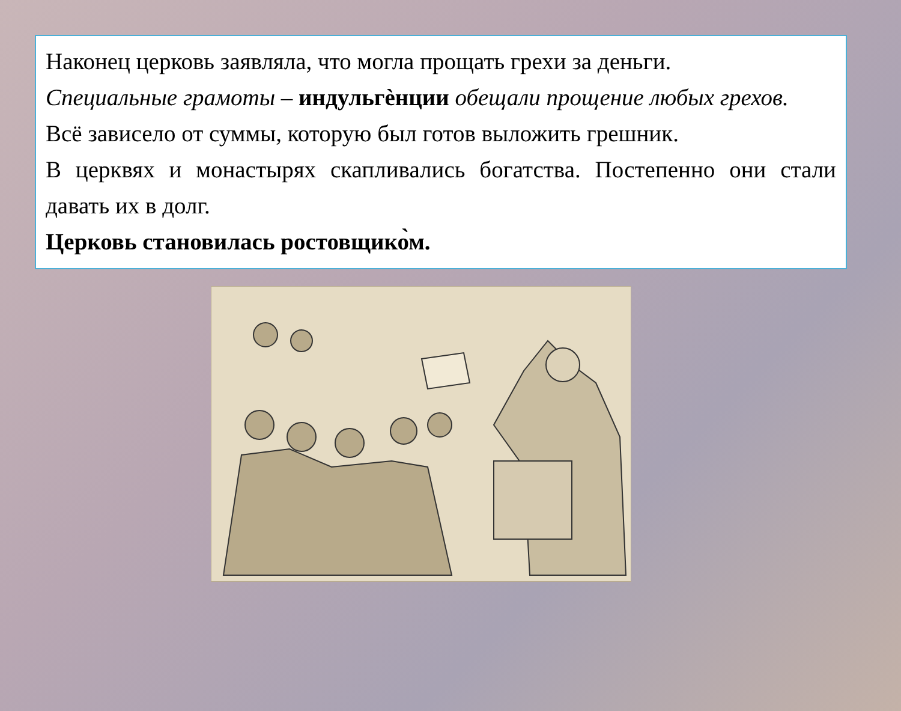Наконец церковь заявляла, что могла прощать грехи за деньги.
Специальные грамоты – индульгѐнции обещали прощение любых грехов.
Всё зависело от суммы, которую был готов выложить грешник.
В церквях и монастырях скапливались богатства. Постепенно они стали давать их в долг.
Церковь становилась ростовщико̀м.